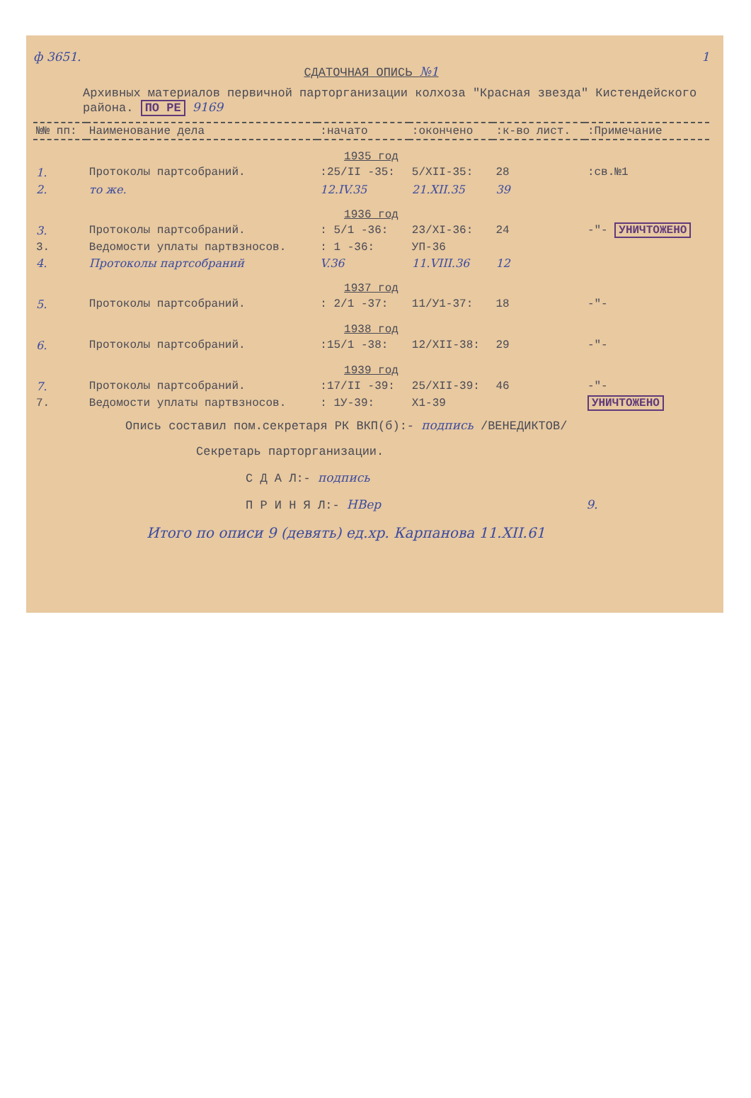ф 3651. 1
СДАТОЧНАЯ ОПИСЬ №1
Архивных материалов первичной парторганизации колхоза "Красная звезда" Кистендейского района. ПО РЕ 9169
| №№ пп: | Наименование дела | :начато | :окончено | :к-во лист. | :Примечание |
| --- | --- | --- | --- | --- | --- |
| 1935 год | | | | | |
| 1. | Протоколы партсобраний. | :25/II -35: | 5/XII-35: | 28 | :св.№1 |
| 2. | то же. | 12.IV.35 | 21.XII.35 | 39 | |
| 1936 год | | | | | |
| 3. | Протоколы партсобраний. | : 5/1 -36: | 23/XI-36: | 24 | -"- УНИЧТОЖЕНО |
| 3. | Ведомости уплаты партвзносов. | : 1 -36: | УП-36 | | |
| 4. | Протоколы партсобраний | V.36 | 11.VIII.36 | 12 | |
| 1937 год | | | | | |
| 5. | Протоколы партсобраний. | : 2/1 -37: | 11/У1-37: | 18 | -"- |
| 1938 год | | | | | |
| 6. | Протоколы партсобраний. | :15/1 -38: | 12/XII-38: | 29 | -"- |
| 1939 год | | | | | |
| 7. | Протоколы партсобраний. | :17/II -39: | 25/XII-39: | 46 | -"- |
| 7. | Ведомости уплаты партвзносов. | : 1У-39: | X1-39 | | УНИЧТОЖЕНО |
Опись составил пом.секретаря РК ВКП(б):- подпись /ВЕНЕДИКТОВ/
Секретарь парторганизации.
С Д А Л:- подпись
П Р И Н Я Л:- НВер 9.
Итого по описи 9 (девять) ед.хр. Карпанова 11.XII.61